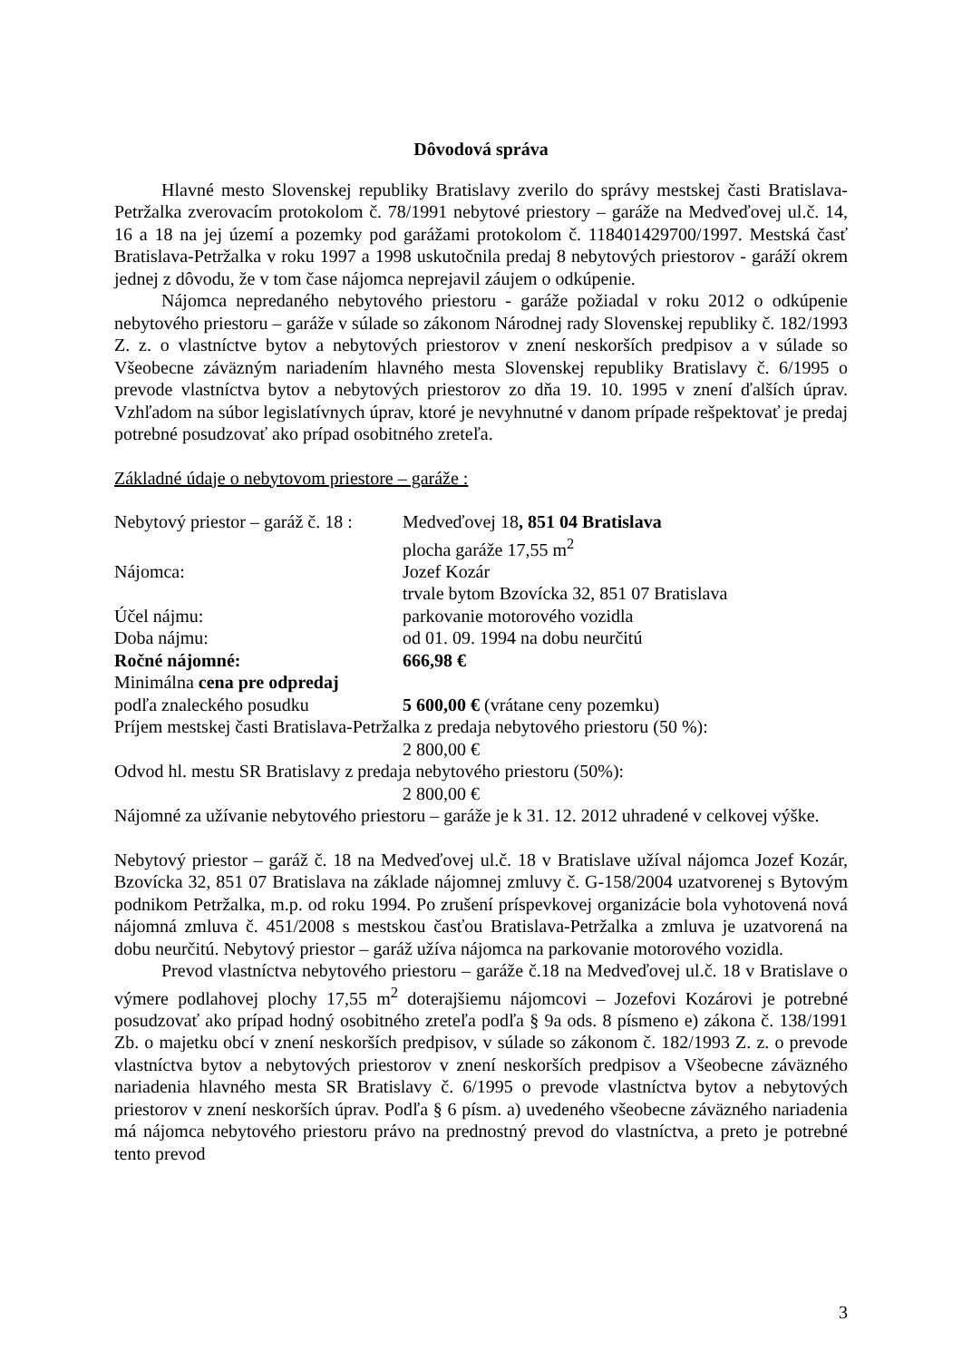Dôvodová správa
Hlavné mesto Slovenskej republiky Bratislavy zverilo do správy mestskej časti Bratislava-Petržalka zverovacím protokolom č. 78/1991 nebytové priestory – garáže na Medveďovej ul.č. 14, 16 a 18 na jej území a pozemky pod garážami protokolom č. 118401429700/1997. Mestská časť Bratislava-Petržalka v roku 1997 a 1998 uskutočnila predaj 8 nebytových priestorov - garáží okrem jednej z dôvodu, že v tom čase nájomca neprejavil záujem o odkúpenie.
Nájomca nepredaného nebytového priestoru - garáže požiadal v roku 2012 o odkúpenie nebytového priestoru – garáže v súlade so zákonom Národnej rady Slovenskej republiky č. 182/1993 Z. z. o vlastníctve bytov a nebytových priestorov v znení neskorších predpisov a v súlade so Všeobecne záväzným nariadením hlavného mesta Slovenskej republiky Bratislavy č. 6/1995 o prevode vlastníctva bytov a nebytových priestorov zo dňa 19. 10. 1995 v znení ďalších úprav. Vzhľadom na súbor legislatívnych úprav, ktoré je nevyhnutné v danom prípade rešpektovať je predaj potrebné posudzovať ako prípad osobitného zreteľa.
Základné údaje o nebytovom priestore – garáže :
| Nebytový priestor – garáž č. 18 : | Medveďovej 18 , 851 04 Bratislava |
| | plocha garáže 17,55 m<sup>2</sup> |
| Nájomca: | Jozef Kozár |
| | trvale bytom Bzovícka 32, 851 07 Bratislava |
| Účel nájmu: | parkovanie motorového vozidla |
| Doba nájmu: | od 01. 09. 1994 na dobu neurčitú |
| Ročné nájomné: | 666,98 € |
| Minimálna cena pre odpredaj | |
| podľa znaleckého posudku | 5 600,00 € (vrátane ceny pozemku) |
| Príjem mestskej časti Bratislava-Petržalka z predaja nebytového priestoru (50 %): | |
| | 2 800,00 € |
| Odvod hl. mestu SR Bratislavy z predaja nebytového priestoru (50%): | |
| | 2 800,00 € |
Nájomné za užívanie nebytového priestoru – garáže je k 31. 12. 2012 uhradené v celkovej výške.
Nebytový priestor – garáž č. 18 na Medveďovej ul.č. 18 v Bratislave užíval nájomca Jozef Kozár, Bzovícka 32, 851 07 Bratislava na základe nájomnej zmluvy č. G-158/2004 uzatvorenej s Bytovým podnikom Petržalka, m.p. od roku 1994. Po zrušení príspevkovej organizácie bola vyhotovená nová nájomná zmluva č. 451/2008 s mestskou časťou Bratislava-Petržalka a zmluva je uzatvorená na dobu neurčitú. Nebytový priestor – garáž užíva nájomca na parkovanie motorového vozidla.
Prevod vlastníctva nebytového priestoru – garáže č.18 na Medveďovej ul.č. 18 v Bratislave o výmere podlahovej plochy 17,55 m<sup>2</sup> doterajšiemu nájomcovi – Jozefovi Kozárovi je potrebné posudzovať ako prípad hodný osobitného zreteľa podľa § 9a ods. 8 písmeno e) zákona č. 138/1991 Zb. o majetku obcí v znení neskorších predpisov, v súlade so zákonom č. 182/1993 Z. z. o prevode vlastníctva bytov a nebytových priestorov v znení neskorších predpisov a Všeobecne záväzného nariadenia hlavného mesta SR Bratislavy č. 6/1995 o prevode vlastníctva bytov a nebytových priestorov v znení neskorších úprav. Podľa § 6 písm. a) uvedeného všeobecne záväzného nariadenia má nájomca nebytového priestoru právo na prednostný prevod do vlastníctva, a preto je potrebné tento prevod
3